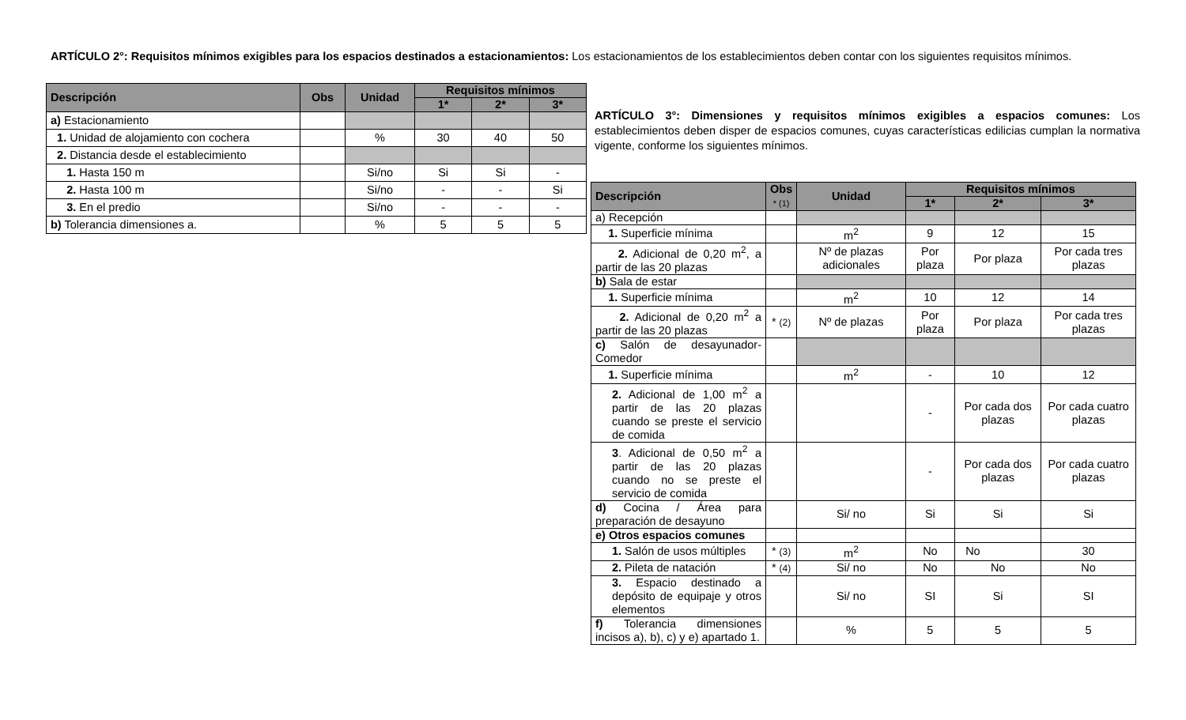ARTÍCULO 2°: Requisitos mínimos exigibles para los espacios destinados a estacionamientos: Los estacionamientos de los establecimientos deben contar con los siguientes requisitos mínimos.
| Descripción | Obs | Unidad | Requisitos mínimos | | |
| --- | --- | --- | --- | --- | --- |
| | | | 1* | 2* | 3* |
| a) Estacionamiento | | | | | |
| 1. Unidad de alojamiento con cochera | | % | 30 | 40 | 50 |
| 2. Distancia desde el establecimiento | | | | | |
| 1. Hasta 150 m | | Si/no | Si | Si | - |
| 2. Hasta 100 m | | Si/no | - | - | Si |
| 3. En el predio | | Si/no | - | - | - |
| b) Tolerancia dimensiones a. | | % | 5 | 5 | 5 |
ARTÍCULO 3°: Dimensiones y requisitos mínimos exigibles a espacios comunes: Los establecimientos deben disper de espacios comunes, cuyas características edilicias cumplan la normativa vigente, conforme los siguientes mínimos.
| Descripción | Obs * (1) | Unidad | Requisitos mínimos | | |
| --- | --- | --- | --- | --- | --- |
| | | | 1* | 2* | 3* |
| a) Recepción | | | | | |
| 1. Superficie mínima | | m<sup>2</sup> | 9 | 12 | 15 |
| 2. Adicional de 0,20 m<sup>2</sup>, a partir de las 20 plazas | | Nº de plazas adicionales | Por plaza | Por plaza | Por cada tres plazas |
| b) Sala de estar | | | | | |
| 1. Superficie mínima | | m<sup>2</sup> | 10 | 12 | 14 |
| 2. Adicional de 0,20 m<sup>2</sup> a partir de las 20 plazas | * (2) | Nº de plazas | Por plaza | Por plaza | Por cada tres plazas |
| c) Salón de desayunador-Comedor | | | | | |
| 1. Superficie mínima | | m<sup>2</sup> | - | 10 | 12 |
| 2. Adicional de 1,00 m<sup>2</sup> a partir de las 20 plazas cuando se preste el servicio de comida | | | - | Por cada dos plazas | Por cada cuatro plazas |
| 3 . Adicional de 0,50 m<sup>2</sup> a partir de las 20 plazas cuando no se preste el servicio de comida | | | - | Por cada dos plazas | Por cada cuatro plazas |
| d) Cocina / Área para preparación de desayuno | | Si/ no | Si | Si | Si |
| e) Otros espacios comunes | | | | | |
| 1. Salón de usos múltiples | * (3) | m<sup>2</sup> | No | No | 30 |
| 2. Pileta de natación | * (4) | Si/ no | No | No | No |
| 3. Espacio destinado a depósito de equipaje y otros elementos | | Si/ no | SI | Si | SI |
| f) Tolerancia dimensiones incisos a), b), c) y e) apartado 1. | | % | 5 | 5 | 5 |